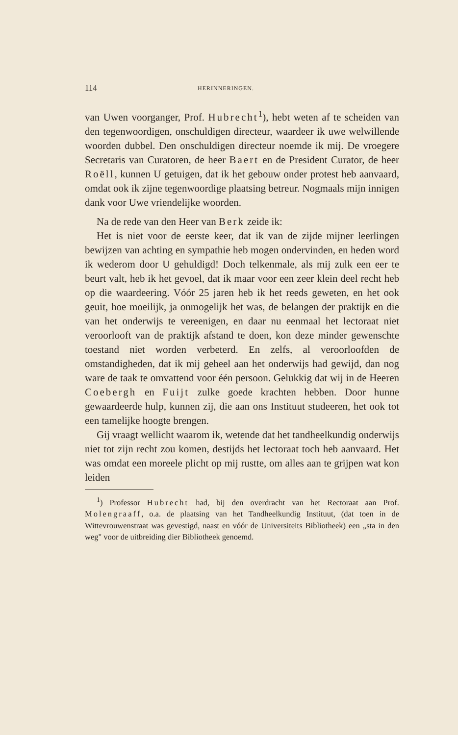114 HERINNERINGEN.
van Uwen voorganger, Prof. Hubrecht<sup>1</sup>), hebt weten af te scheiden van den tegenwoordigen, onschuldigen directeur, waardeer ik uwe welwillende woorden dubbel. Den onschuldigen directeur noemde ik mij. De vroegere Secretaris van Curatoren, de heer Baert en de President Curator, de heer Roëll, kunnen U getuigen, dat ik het gebouw onder protest heb aanvaard, omdat ook ik zijne tegenwoordige plaatsing betreur. Nogmaals mijn innigen dank voor Uwe vriendelijke woorden.
Na de rede van den Heer van Berk zeide ik:
Het is niet voor de eerste keer, dat ik van de zijde mijner leerlingen bewijzen van achting en sympathie heb mogen ondervinden, en heden word ik wederom door U gehuldigd! Doch telkenmale, als mij zulk een eer te beurt valt, heb ik het gevoel, dat ik maar voor een zeer klein deel recht heb op die waardeering. Vóór 25 jaren heb ik het reeds geweten, en het ook geuit, hoe moeilijk, ja onmogelijk het was, de belangen der praktijk en die van het onderwijs te vereenigen, en daar nu eenmaal het lectoraat niet veroorlooft van de praktijk afstand te doen, kon deze minder gewenschte toestand niet worden verbeterd. En zelfs, al veroorloofden de omstandigheden, dat ik mij geheel aan het onderwijs had gewijd, dan nog ware de taak te omvattend voor één persoon. Gelukkig dat wij in de Heeren Coebergh en Fuijt zulke goede krachten hebben. Door hunne gewaardeerde hulp, kunnen zij, die aan ons Instituut studeeren, het ook tot een tamelijke hoogte brengen.
Gij vraagt wellicht waarom ik, wetende dat het tandheelkundig onderwijs niet tot zijn recht zou komen, destijds het lectoraat toch heb aanvaard. Het was omdat een moreele plicht op mij rustte, om alles aan te grijpen wat kon leiden
<sup>1</sup>) Professor Hubrecht had, bij den overdracht van het Rectoraat aan Prof. Molengraaff, o.a. de plaatsing van het Tandheelkundig Instituut, (dat toen in de Wittevrouwenstraat was gevestigd, naast en vóór de Universiteits Bibliotheek) een „sta in den weg" voor de uitbreiding dier Bibliotheek genoemd.